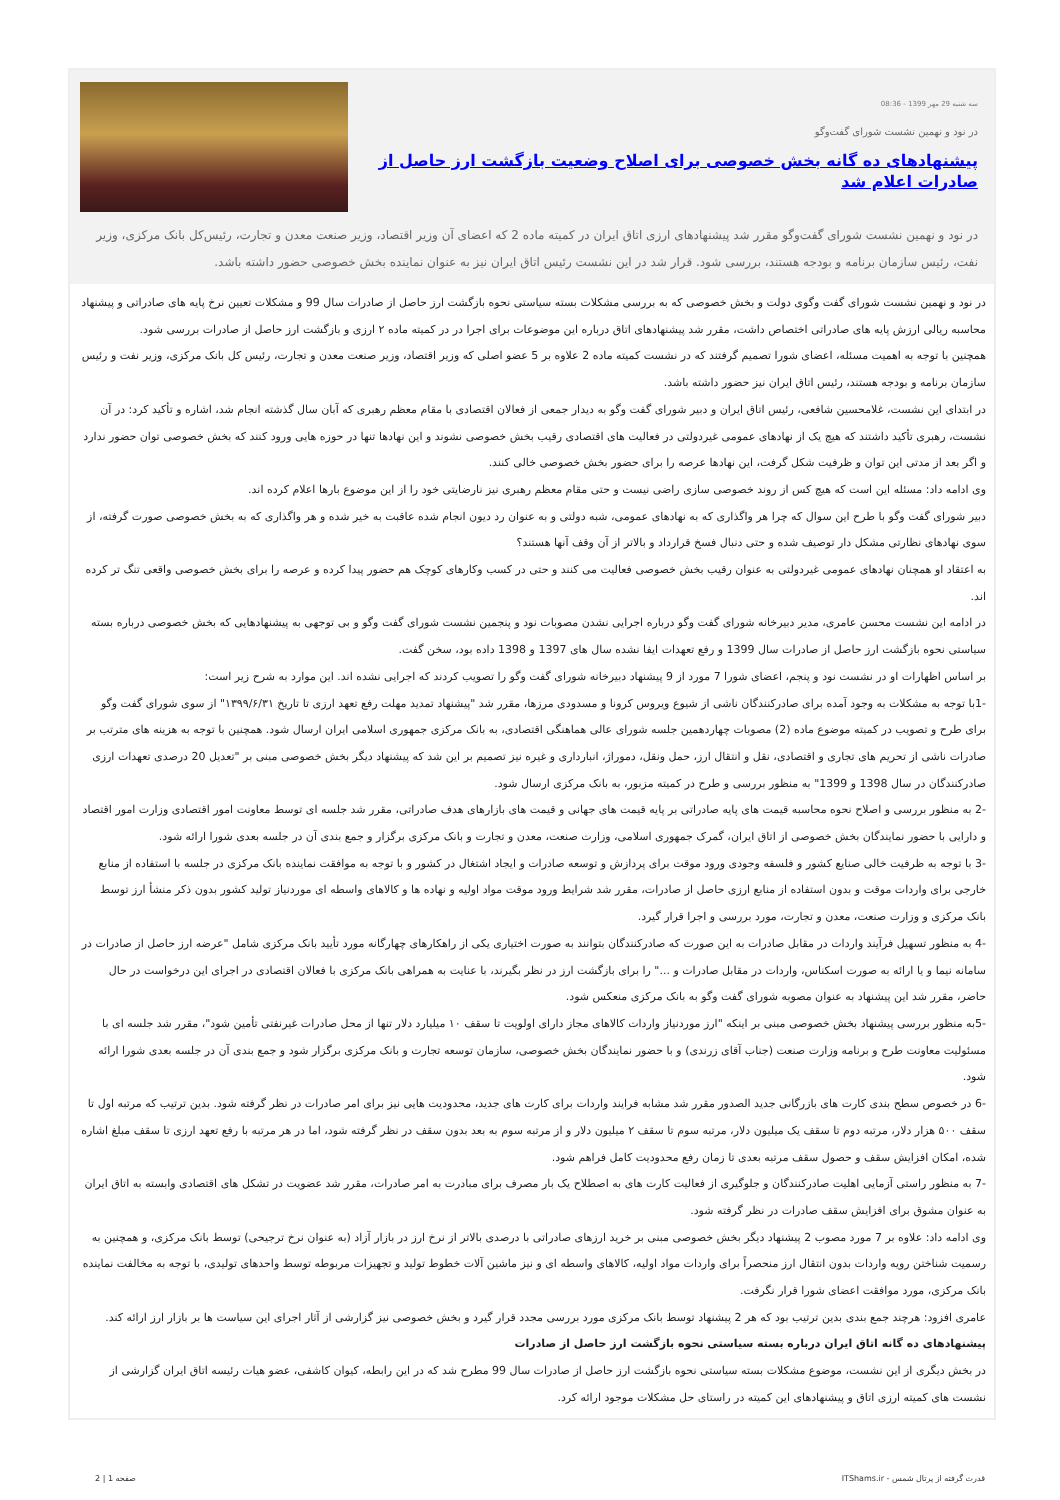سه شنبه 29 مهر 1399 - 08:36
در نود و نهمین نشست شورای گفت‌وگو
پیشنهادهای ده گانه بخش خصوصی برای اصلاح وضعیت بازگشت ارز حاصل از صادرات اعلام شد
در نود و نهمین نشست شورای گفت‌وگو مقرر شد پیشنهادهای ارزی اتاق ایران در کمیته ماده 2 که اعضای آن وزیر اقتصاد، وزیر صنعت معدن و تجارت، رئیس‌کل بانک مرکزی، وزیر نفت، رئیس سازمان برنامه و بودجه هستند، بررسی شود. قرار شد در این نشست رئیس اتاق ایران نیز به عنوان نماینده بخش خصوصی حضور داشته باشد.
در نود و نهمین نشست شورای گفت وگوی دولت و بخش خصوصی که به بررسی مشکلات بسته سیاستی نحوه بازگشت ارز حاصل از صادرات سال 99 و مشکلات تعیین نرخ پایه های صادراتی و پیشنهاد محاسبه ریالی ارزش پایه های صادراتی اختصاص داشت، مقرر شد پیشنهادهای اتاق درباره این موضوعات برای اجرا در در کمیته ماده ۲ ارزی و بازگشت ارز حاصل از صادرات بررسی شود.
همچنین با توجه به اهمیت مسئله، اعضای شورا تصمیم گرفتند که در نشست کمیته ماده 2 علاوه بر 5 عضو اصلی که وزیر اقتصاد، وزیر صنعت معدن و تجارت، رئیس کل بانک مرکزی، وزیر نفت و رئیس سازمان برنامه و بودجه هستند، رئیس اتاق ایران نیز حضور داشته باشد.
در ابتدای این نشست، غلامحسین شافعی، رئیس اتاق ایران و دبیر شورای گفت وگو به دیدار جمعی از فعالان اقتصادی با مقام معظم رهبری که آبان سال گذشته انجام شد، اشاره و تأکید کرد: در آن نشست، رهبری تأکید داشتند که هیچ یک از نهادهای عمومی غیردولتی در فعالیت های اقتصادی رقیب بخش خصوصی نشوند و این نهادها تنها در حوزه هایی ورود کنند که بخش خصوصی توان حضور ندارد و اگر بعد از مدتی این توان و ظرفیت شکل گرفت، این نهادها عرصه را برای حضور بخش خصوصی خالی کنند.
وی ادامه داد: مسئله این است که هیچ کس از روند خصوصی سازی راضی نیست و حتی مقام معظم رهبری نیز نارضایتی خود را از این موضوع بارها اعلام کرده اند.
دبیر شورای گفت وگو با طرح این سوال که چرا هر واگذاری که به نهادهای عمومی، شبه دولتی و به عنوان رد دیون انجام شده عاقبت به خیر شده و هر واگذاری که به بخش خصوصی صورت گرفته، از سوی نهادهای نظارتی مشکل دار توصیف شده و حتی دنبال فسخ قرارداد و بالاتر از آن وقف آنها هستند؟
به اعتقاد او همچنان نهادهای عمومی غیردولتی به عنوان رقیب بخش خصوصی فعالیت می کنند و حتی در کسب وکارهای کوچک هم حضور پیدا کرده و عرصه را برای بخش خصوصی واقعی تنگ تر کرده اند.
در ادامه این نشست محسن عامری، مدیر دبیرخانه شورای گفت وگو درباره اجرایی نشدن مصوبات نود و پنجمین نشست شورای گفت وگو و بی توجهی به پیشنهادهایی که بخش خصوصی درباره بسته سیاستی نحوه بازگشت ارز حاصل از صادرات سال 1399 و رفع تعهدات ایفا نشده سال های 1397 و 1398 داده بود، سخن گفت.
بر اساس اظهارات او در نشست نود و پنجم، اعضای شورا 7 مورد از 9 پیشنهاد دبیرخانه شورای گفت وگو را تصویب کردند که اجرایی نشده اند. این موارد به شرح زیر است:
-1با توجه به مشکلات به وجود آمده برای صادرکنندگان ناشی از شیوع ویروس کرونا و مسدودی مرزها، مقرر شد "پیشنهاد تمدید مهلت رفع تعهد ارزی تا تاریخ ۱۳۹۹/۶/۳۱" از سوی شورای گفت وگو برای طرح و تصویب در کمیته موضوع ماده (2) مصوبات چهاردهمین جلسه شورای عالی هماهنگی اقتصادی، به بانک مرکزی جمهوری اسلامی ایران ارسال شود. همچنین با توجه به هزینه های مترتب بر صادرات ناشی از تحریم های تجاری و اقتصادی، نقل و انتقال ارز، حمل ونقل، دموراژ، انبارداری و غیره نیز تصمیم بر این شد که پیشنهاد دیگر بخش خصوصی مبنی بر "تعدیل 20 درصدی تعهدات ارزی صادرکنندگان در سال 1398 و 1399" به منظور بررسی و طرح در کمیته مزبور، به بانک مرکزی ارسال شود.
-2 به منظور بررسی و اصلاح نحوه محاسبه قیمت های پایه صادراتی بر پایه قیمت های جهانی و قیمت های بازارهای هدف صادراتی، مقرر شد جلسه ای توسط معاونت امور اقتصادی وزارت امور اقتصاد و دارایی با حضور نمایندگان بخش خصوصی از اتاق ایران، گمرک جمهوری اسلامی، وزارت صنعت، معدن و تجارت و بانک مرکزی برگزار و جمع بندی آن در جلسه بعدی شورا ارائه شود.
-3 با توجه به ظرفیت خالی صنایع کشور و فلسفه وجودی ورود موقت برای پردازش و توسعه صادرات و ایجاد اشتغال در کشور و با توجه به موافقت نماینده بانک مرکزی در جلسه با استفاده از منابع خارجی برای واردات موقت و بدون استفاده از منابع ارزی حاصل از صادرات، مقرر شد شرایط ورود موقت مواد اولیه و نهاده ها و کالاهای واسطه ای موردنیاز تولید کشور بدون ذکر منشأ ارز توسط بانک مرکزی و وزارت صنعت، معدن و تجارت، مورد بررسی و اجرا قرار گیرد.
-4 به منظور تسهیل فرآیند واردات در مقابل صادرات به این صورت که صادرکنندگان بتوانند به صورت اختیاری یکی از راهکارهای چهارگانه مورد تأیید بانک مرکزی شامل "عرضه ارز حاصل از صادرات در سامانه نیما و یا ارائه به صورت اسکناس، واردات در مقابل صادرات و ..." را برای بازگشت ارز در نظر بگیرند، با عنایت به همراهی بانک مرکزی با فعالان اقتصادی در اجرای این درخواست در حال حاضر، مقرر شد این پیشنهاد به عنوان مصوبه شورای گفت وگو به بانک مرکزی منعکس شود.
-5به منظور بررسی پیشنهاد بخش خصوصی مبنی بر اینکه "ارز موردنیاز واردات کالاهای مجاز دارای اولویت تا سقف ۱۰ میلیارد دلار تنها از محل صادرات غیرنفتی تأمین شود"، مقرر شد جلسه ای با مسئولیت معاونت طرح و برنامه وزارت صنعت (جناب آقای زرندی) و با حضور نمایندگان بخش خصوصی، سازمان توسعه تجارت و بانک مرکزی برگزار شود و جمع بندی آن در جلسه بعدی شورا ارائه شود.
-6 در خصوص سطح بندی کارت های بازرگانی جدید الصدور مقرر شد مشابه فرایند واردات برای کارت های جدید، محدودیت هایی نیز برای امر صادرات در نظر گرفته شود. بدین ترتیب که مرتبه اول تا سقف ۵۰۰ هزار دلار، مرتبه دوم تا سقف یک میلیون دلار، مرتبه سوم تا سقف ۲ میلیون دلار و از مرتبه سوم به بعد بدون سقف در نظر گرفته شود، اما در هر مرتبه با رفع تعهد ارزی تا سقف مبلغ اشاره شده، امکان افزایش سقف و حصول سقف مرتبه بعدی تا زمان رفع محدودیت کامل فراهم شود.
-7 به منظور راستی آزمایی اهلیت صادرکنندگان و جلوگیری از فعالیت کارت های به اصطلاح یک بار مصرف برای مبادرت به امر صادرات، مقرر شد عضویت در تشکل های اقتصادی وابسته به اتاق ایران به عنوان مشوق برای افزایش سقف صادرات در نظر گرفته شود.
وی ادامه داد: علاوه بر 7 مورد مصوب 2 پیشنهاد دیگر بخش خصوصی مبنی بر خرید ارزهای صادراتی با درصدی بالاتر از نرخ ارز در بازار آزاد (به عنوان نرخ ترجیحی) توسط بانک مرکزی، و همچنین به رسمیت شناختن رویه واردات بدون انتقال ارز منحصراً برای واردات مواد اولیه، کالاهای واسطه ای و نیز ماشین آلات خطوط تولید و تجهیزات مربوطه توسط واحدهای تولیدی، با توجه به مخالفت نماینده بانک مرکزی، مورد موافقت اعضای شورا قرار نگرفت.
عامری افزود: هرچند جمع بندی بدین ترتیب بود که هر 2 پیشنهاد توسط بانک مرکزی مورد بررسی مجدد قرار گیرد و بخش خصوصی نیز گزارشی از آثار اجرای این سیاست ها بر بازار ارز ارائه کند.
پیشنهادهای ده گانه اتاق ایران درباره بسته سیاستی نحوه بازگشت ارز حاصل از صادرات
در بخش دیگری از این نشست، موضوع مشکلات بسته سیاستی نحوه بازگشت ارز حاصل از صادرات سال 99 مطرح شد که در این رابطه، کیوان کاشفی، عضو هیات رئیسه اتاق ایران گزارشی از نشست های کمیته ارزی اتاق و پیشنهادهای این کمیته در راستای حل مشکلات موجود ارائه کرد.
قدرت گرفته از پرتال شمس - ITShams.ir صفحه 1 | 2